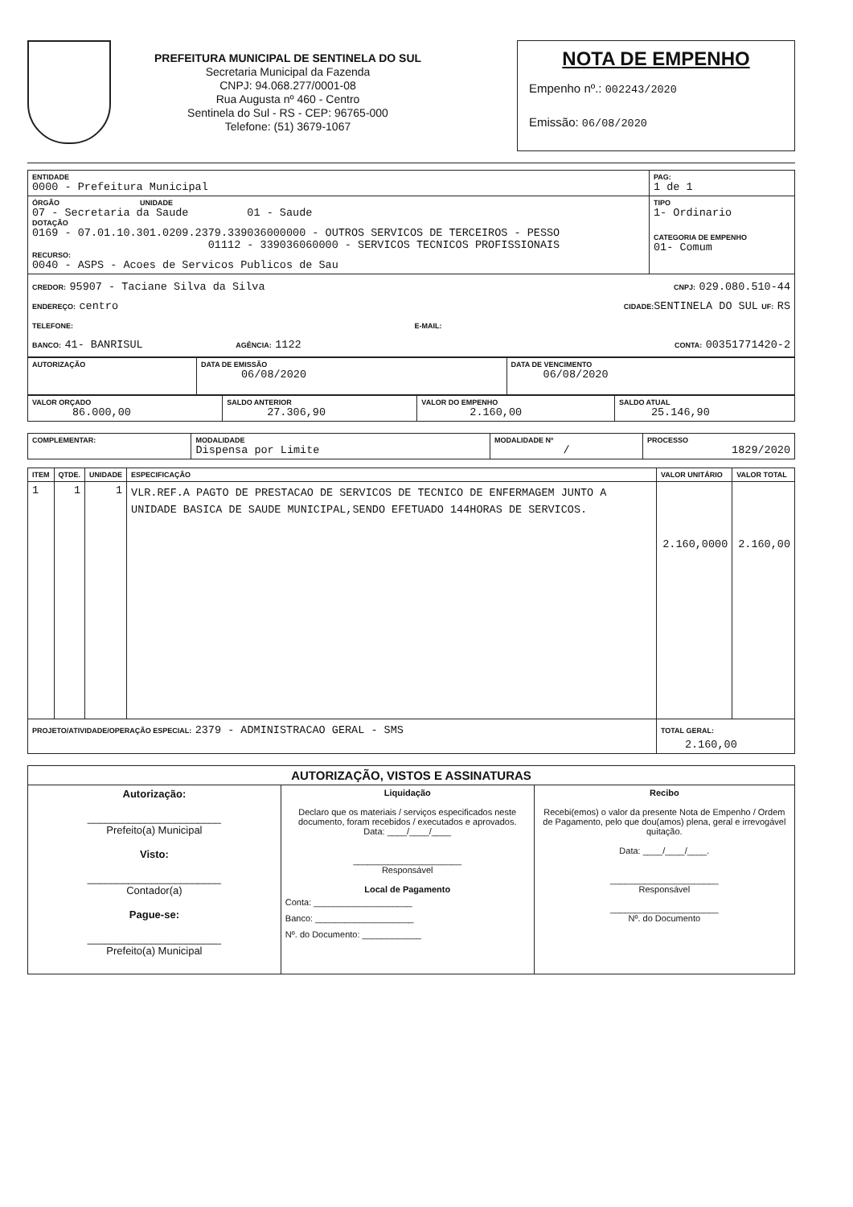PREFEITURA MUNICIPAL DE SENTINELA DO SUL
Secretaria Municipal da Fazenda
CNPJ: 94.068.277/0001-08
Rua Augusta nº 460 - Centro
Sentinela do Sul - RS - CEP: 96765-000
Telefone: (51) 3679-1067
NOTA DE EMPENHO
Empenho nº.: 002243/2020
Emissão: 06/08/2020
| ENTIDADE 0000 - Prefeitura Municipal | PAG: 1 de 1 |
| ÓRGÃO UNIDADE 07 - Secretaria da Saude 01 - Saude DOTAÇÃO 0169 - 07.01.10.301.0209.2379.339036000000 - OUTROS SERVICOS DE TERCEIROS - PESSO 01112 - 339036060000 - SERVICOS TECNICOS PROFISSIONAIS RECURSO: 0040 - ASPS - Acoes de Servicos Publicos de Sau | TIPO 1- Ordinario CATEGORIA DE EMPENHO 01- Comum |
| CREDOR: 95907 - Taciane Silva da Silva CNPJ: 029.080.510-44 ENDEREÇO: centro CIDADE: SENTINELA DO SUL UF: RS TELEFONE: E-MAIL: BANCO: 41- BANRISUL AGÊNCIA: 1122 CONTA: 00351771420-2 | |
| AUTORIZAÇÃO | DATA DE EMISSÃO 06/08/2020 | DATA DE VENCIMENTO 06/08/2020 |
| VALOR ORÇADO 86.000,00 | SALDO ANTERIOR 27.306,90 | VALOR DO EMPENHO 2.160,00 | SALDO ATUAL 25.146,90 |
| COMPLEMENTAR: | MODALIDADE Dispensa por Limite | MODALIDADE Nº / | PROCESSO 1829/2020 |
| ITEM | QTDE. | UNIDADE | ESPECIFICAÇÃO | VALOR UNITÁRIO | VALOR TOTAL |
| --- | --- | --- | --- | --- | --- |
| 1 | 1 | 1 | VLR.REF.A PAGTO DE PRESTACAO DE SERVICOS DE TECNICO DE ENFERMAGEM JUNTO A UNIDADE BASICA DE SAUDE MUNICIPAL,SENDO EFETUADO 144HORAS DE SERVICOS. | 2.160,0000 | 2.160,00 |
| PROJETO/ATIVIDADE/OPERAÇÃO ESPECIAL: 2379 - ADMINISTRACAO GERAL - SMS | | | | TOTAL GERAL: 2.160,00 | |
| AUTORIZAÇÃO, VISTOS E ASSINATURAS | | |
| Autorização: _______________________ Prefeito(a) Municipal Visto: _______________________ Contador(a) Pague-se: _______________________ Prefeito(a) Municipal | Liquidação Declaro que os materiais / serviços especificados neste documento, foram recebidos / executados e aprovados. Data: ____/____/____ ______________________ Responsável Local de Pagamento Conta: ____________________ Banco: ____________________ Nº. do Documento: ____________ | Recibo Recebi(emos) o valor da presente Nota de Empenho / Ordem de Pagamento, pelo que dou(amos) plena, geral e irrevogável quitação. Data: ____/____/____. ______________________ Responsável ______________________ Nº. do Documento |